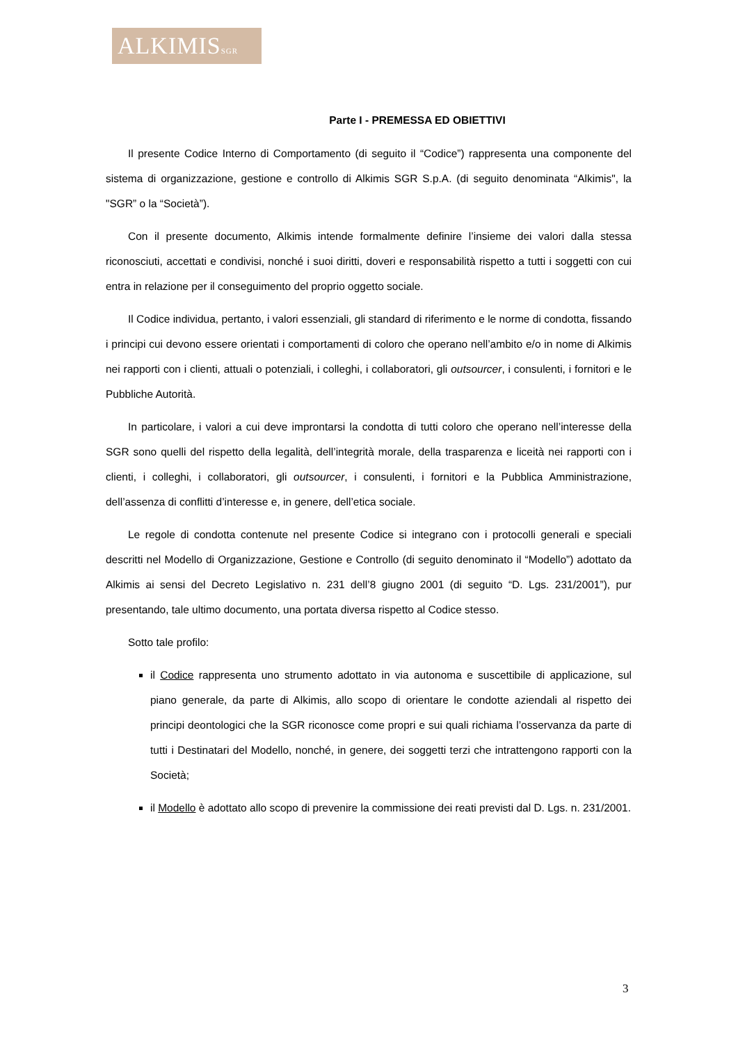ALKIMISSGR
Parte I - PREMESSA ED OBIETTIVI
Il presente Codice Interno di Comportamento (di seguito il “Codice”) rappresenta una componente del sistema di organizzazione, gestione e controllo di Alkimis SGR S.p.A. (di seguito denominata “Alkimis", la "SGR” o la “Società”).
Con il presente documento, Alkimis intende formalmente definire l’insieme dei valori dalla stessa riconosciuti, accettati e condivisi, nonché i suoi diritti, doveri e responsabilità rispetto a tutti i soggetti con cui entra in relazione per il conseguimento del proprio oggetto sociale.
Il Codice individua, pertanto, i valori essenziali, gli standard di riferimento e le norme di condotta, fissando i principi cui devono essere orientati i comportamenti di coloro che operano nell’ambito e/o in nome di Alkimis nei rapporti con i clienti, attuali o potenziali, i colleghi, i collaboratori, gli outsourcer, i consulenti, i fornitori e le Pubbliche Autorità.
In particolare, i valori a cui deve improntarsi la condotta di tutti coloro che operano nell’interesse della SGR sono quelli del rispetto della legalità, dell’integrità morale, della trasparenza e liceità nei rapporti con i clienti, i colleghi, i collaboratori, gli outsourcer, i consulenti, i fornitori e la Pubblica Amministrazione, dell’assenza di conflitti d’interesse e, in genere, dell’etica sociale.
Le regole di condotta contenute nel presente Codice si integrano con i protocolli generali e speciali descritti nel Modello di Organizzazione, Gestione e Controllo (di seguito denominato il “Modello”) adottato da Alkimis ai sensi del Decreto Legislativo n. 231 dell’8 giugno 2001 (di seguito “D. Lgs. 231/2001”), pur presentando, tale ultimo documento, una portata diversa rispetto al Codice stesso.
Sotto tale profilo:
il Codice rappresenta uno strumento adottato in via autonoma e suscettibile di applicazione, sul piano generale, da parte di Alkimis, allo scopo di orientare le condotte aziendali al rispetto dei principi deontologici che la SGR riconosce come propri e sui quali richiama l’osservanza da parte di tutti i Destinatari del Modello, nonché, in genere, dei soggetti terzi che intrattengono rapporti con la Società;
il Modello è adottato allo scopo di prevenire la commissione dei reati previsti dal D. Lgs. n. 231/2001.
3